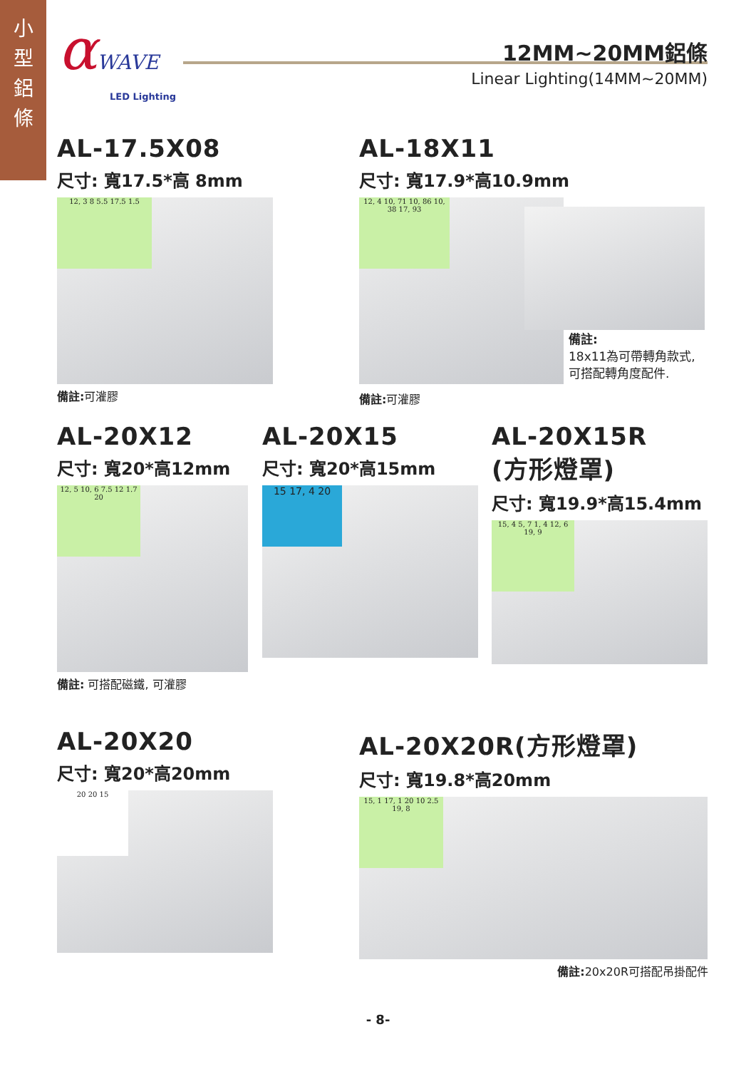小
型
鋁
條
αWAVE
LED Lighting
12MM~20MM鋁條
Linear Lighting(14MM~20MM)
AL-17.5X08
尺寸: 寬17.5*高 8mm
12, 3 8 5.5 17.5 1.5
備註: 可灌膠
AL-18X11
尺寸: 寬17.9*高10.9mm
12, 4 10, 71 10, 86 10, 38 17, 93
備註:
18x11為可帶轉角款式,
可搭配轉角度配件.
備註: 可灌膠
AL-20X12
尺寸: 寬20*高12mm
12, 5 10, 6 7.5 12 1.7 20
備註: 可搭配磁鐵, 可灌膠
AL-20X15
尺寸: 寬20*高15mm
15 17, 4 20
AL-20X15R
(方形燈罩)
尺寸: 寬19.9*高15.4mm
15, 4 5, 7 1, 4 12, 6 19, 9
AL-20X20
尺寸: 寬20*高20mm
20 20 15
AL-20X20R(方形燈罩)
尺寸: 寬19.8*高20mm
15, 1 17, 1 20 10 2.5 19, 8
備註: 20x20R可搭配吊掛配件
- 8-